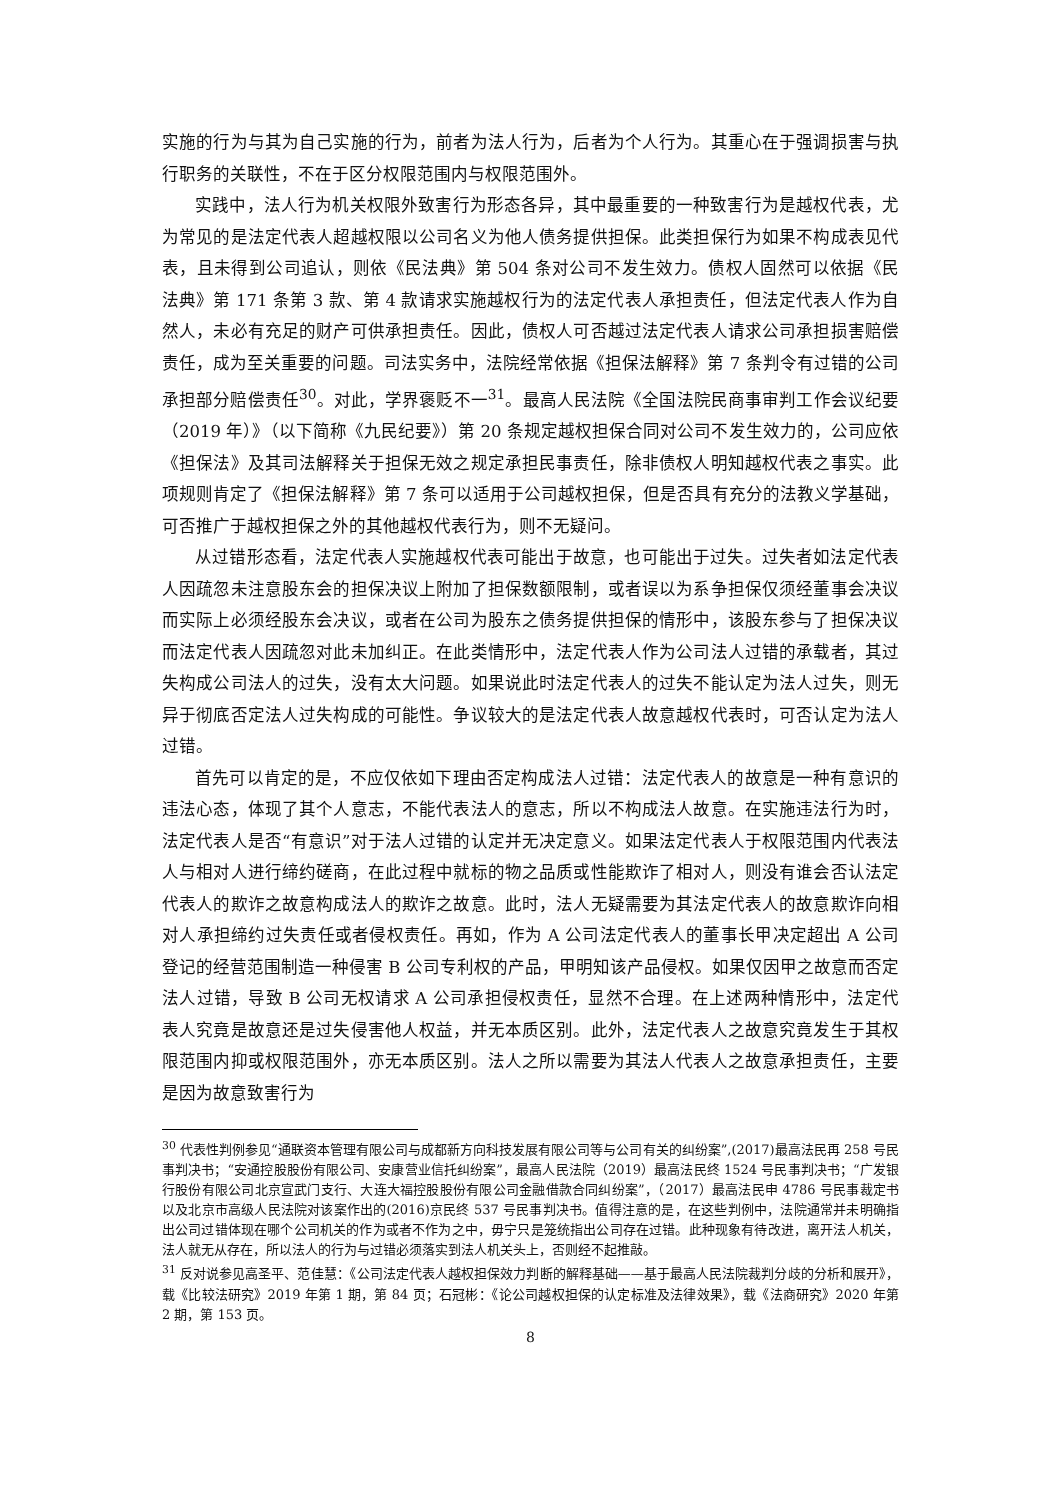实施的行为与其为自己实施的行为，前者为法人行为，后者为个人行为。其重心在于强调损害与执行职务的关联性，不在于区分权限范围内与权限范围外。
实践中，法人行为机关权限外致害行为形态各异，其中最重要的一种致害行为是越权代表，尤为常见的是法定代表人超越权限以公司名义为他人债务提供担保。此类担保行为如果不构成表见代表，且未得到公司追认，则依《民法典》第 504 条对公司不发生效力。债权人固然可以依据《民法典》第 171 条第 3 款、第 4 款请求实施越权行为的法定代表人承担责任，但法定代表人作为自然人，未必有充足的财产可供承担责任。因此，债权人可否越过法定代表人请求公司承担损害赔偿责任，成为至关重要的问题。司法实务中，法院经常依据《担保法解释》第 7 条判令有过错的公司承担部分赔偿责任<sup>30</sup>。对此，学界褒贬不一<sup>31</sup>。最高人民法院《全国法院民商事审判工作会议纪要（2019 年）》（以下简称《九民纪要》）第 20 条规定越权担保合同对公司不发生效力的，公司应依《担保法》及其司法解释关于担保无效之规定承担民事责任，除非债权人明知越权代表之事实。此项规则肯定了《担保法解释》第 7 条可以适用于公司越权担保，但是否具有充分的法教义学基础，可否推广于越权担保之外的其他越权代表行为，则不无疑问。
从过错形态看，法定代表人实施越权代表可能出于故意，也可能出于过失。过失者如法定代表人因疏忽未注意股东会的担保决议上附加了担保数额限制，或者误以为系争担保仅须经董事会决议而实际上必须经股东会决议，或者在公司为股东之债务提供担保的情形中，该股东参与了担保决议而法定代表人因疏忽对此未加纠正。在此类情形中，法定代表人作为公司法人过错的承载者，其过失构成公司法人的过失，没有太大问题。如果说此时法定代表人的过失不能认定为法人过失，则无异于彻底否定法人过失构成的可能性。争议较大的是法定代表人故意越权代表时，可否认定为法人过错。
首先可以肯定的是，不应仅依如下理由否定构成法人过错：法定代表人的故意是一种有意识的违法心态，体现了其个人意志，不能代表法人的意志，所以不构成法人故意。在实施违法行为时，法定代表人是否“有意识”对于法人过错的认定并无决定意义。如果法定代表人于权限范围内代表法人与相对人进行缔约磋商，在此过程中就标的物之品质或性能欺诈了相对人，则没有谁会否认法定代表人的欺诈之故意构成法人的欺诈之故意。此时，法人无疑需要为其法定代表人的故意欺诈向相对人承担缔约过失责任或者侵权责任。再如，作为 A 公司法定代表人的董事长甲决定超出 A 公司登记的经营范围制造一种侵害 B 公司专利权的产品，甲明知该产品侵权。如果仅因甲之故意而否定法人过错，导致 B 公司无权请求 A 公司承担侵权责任，显然不合理。在上述两种情形中，法定代表人究竟是故意还是过失侵害他人权益，并无本质区别。此外，法定代表人之故意究竟发生于其权限范围内抑或权限范围外，亦无本质区别。法人之所以需要为其法人代表人之故意承担责任，主要是因为故意致害行为
<sup>30</sup> 代表性判例参见“通联资本管理有限公司与成都新方向科技发展有限公司等与公司有关的纠纷案”,(2017)最高法民再 258 号民事判决书；“安通控股股份有限公司、安康营业信托纠纷案”，最高人民法院（2019）最高法民终 1524 号民事判决书；“广发银行股份有限公司北京宣武门支行、大连大福控股股份有限公司金融借款合同纠纷案”，（2017）最高法民申 4786 号民事裁定书以及北京市高级人民法院对该案作出的(2016)京民终 537 号民事判决书。值得注意的是，在这些判例中，法院通常并未明确指出公司过错体现在哪个公司机关的作为或者不作为之中，毋宁只是笼统指出公司存在过错。此种现象有待改进，离开法人机关，法人就无从存在，所以法人的行为与过错必须落实到法人机关头上，否则经不起推敲。
<sup>31</sup> 反对说参见高圣平、范佳慧：《公司法定代表人越权担保效力判断的解释基础——基于最高人民法院裁判分歧的分析和展开》，载《比较法研究》2019 年第 1 期，第 84 页；石冠彬：《论公司越权担保的认定标准及法律效果》，载《法商研究》2020 年第 2 期，第 153 页。
8